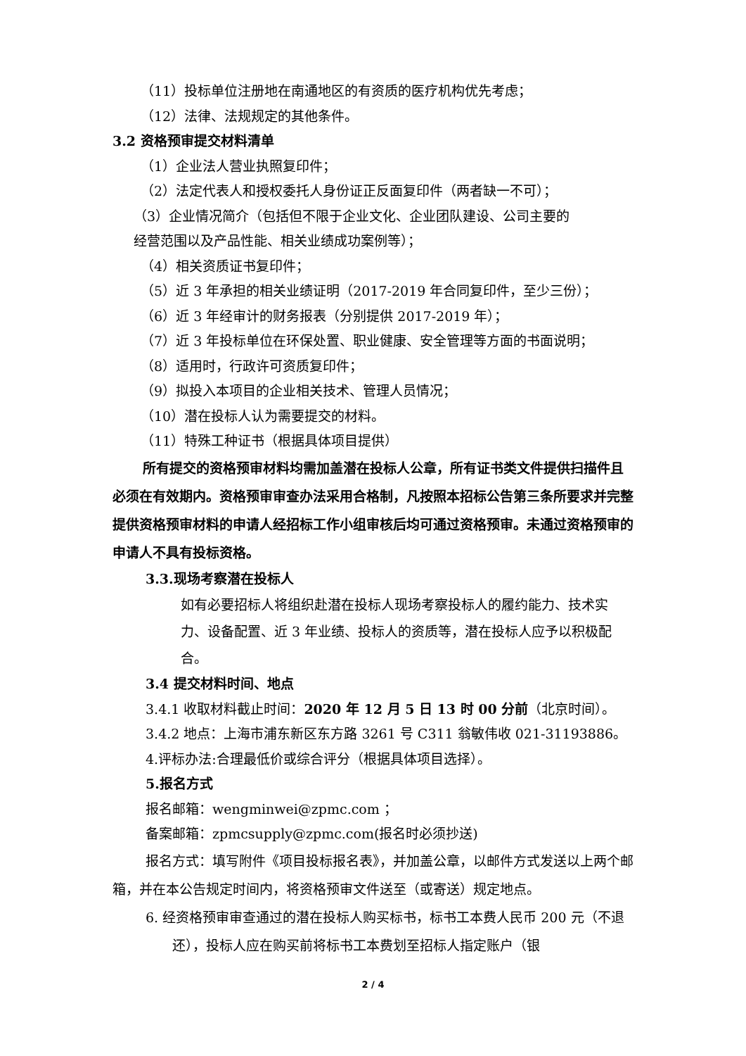（11）投标单位注册地在南通地区的有资质的医疗机构优先考虑；
（12）法律、法规规定的其他条件。
3.2 资格预审提交材料清单
（1）企业法人营业执照复印件；
（2）法定代表人和授权委托人身份证正反面复印件（两者缺一不可）；
（3）企业情况简介（包括但不限于企业文化、企业团队建设、公司主要的
经营范围以及产品性能、相关业绩成功案例等）；
（4）相关资质证书复印件；
（5）近 3 年承担的相关业绩证明（2017-2019 年合同复印件，至少三份）；
（6）近 3 年经审计的财务报表（分别提供 2017-2019 年）；
（7）近 3 年投标单位在环保处置、职业健康、安全管理等方面的书面说明；
（8）适用时，行政许可资质复印件；
（9）拟投入本项目的企业相关技术、管理人员情况；
（10）潜在投标人认为需要提交的材料。
（11）特殊工种证书（根据具体项目提供）
所有提交的资格预审材料均需加盖潜在投标人公章，所有证书类文件提供扫描件且必须在有效期内。资格预审审查办法采用合格制，凡按照本招标公告第三条所要求并完整提供资格预审材料的申请人经招标工作小组审核后均可通过资格预审。未通过资格预审的申请人不具有投标资格。
3.3.现场考察潜在投标人
如有必要招标人将组织赴潜在投标人现场考察投标人的履约能力、技术实力、设备配置、近 3 年业绩、投标人的资质等，潜在投标人应予以积极配合。
3.4 提交材料时间、地点
3.4.1 收取材料截止时间：2020 年 12 月 5 日 13 时 00 分前（北京时间）。
3.4.2 地点：上海市浦东新区东方路 3261 号 C311 翁敏伟收 021-31193886。
4.评标办法:合理最低价或综合评分（根据具体项目选择）。
5.报名方式
报名邮箱：wengminwei@zpmc.com ；
备案邮箱：zpmcsupply@zpmc.com(报名时必须抄送)
报名方式：填写附件《项目投标报名表》，并加盖公章，以邮件方式发送以上两个邮箱，并在本公告规定时间内，将资格预审文件送至（或寄送）规定地点。
6. 经资格预审审查通过的潜在投标人购买标书，标书工本费人民币 200 元（不退还），投标人应在购买前将标书工本费划至招标人指定账户（银
2 / 4